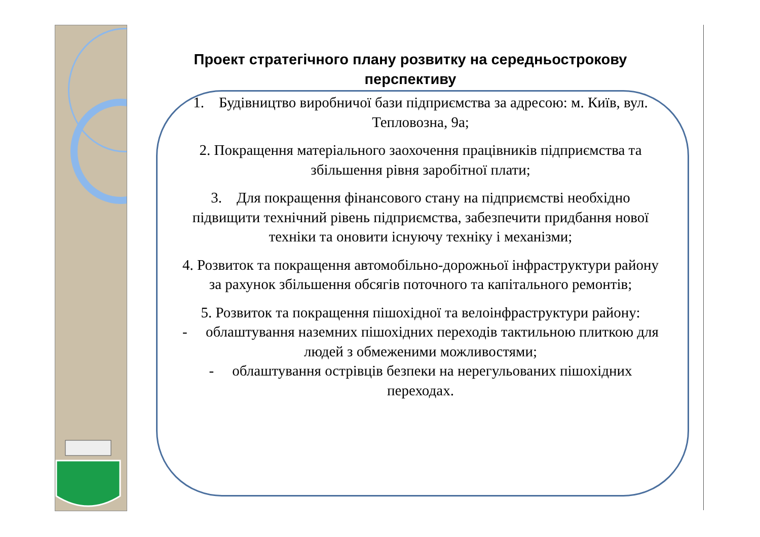Проект стратегічного плану розвитку на середньострокову перспективу
1. Будівництво виробничої бази підприємства за адресою: м. Київ, вул. Тепловозна, 9а;
2. Покращення матеріального заохочення працівників підприємства та збільшення рівня заробітної плати;
3. Для покращення фінансового стану на підприємстві необхідно підвищити технічний рівень підприємства, забезпечити придбання нової техніки та оновити існуючу техніку і механізми;
4. Розвиток та покращення автомобільно-дорожньої інфраструктури району за рахунок збільшення обсягів поточного та капітального ремонтів;
5. Розвиток та покращення пішохідної та велоінфраструктури району:
- облаштування наземних пішохідних переходів тактильною плиткою для людей з обмеженими можливостями;
- облаштування острівців безпеки на нерегульованих пішохідних переходах.